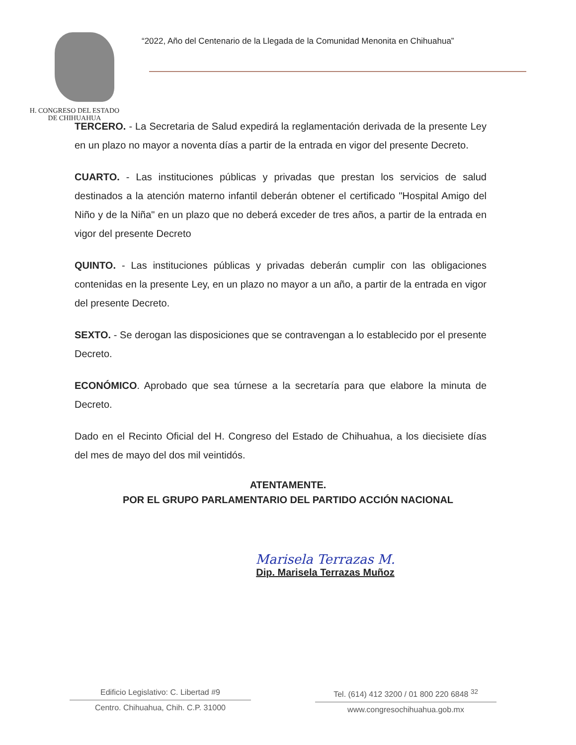H. CONGRESO DEL ESTADO
DE CHIHUAHUA
“2022, Año del Centenario de la Llegada de la Comunidad Menonita en Chihuahua”
TERCERO. - La Secretaria de Salud expedirá la reglamentación derivada de la presente Ley en un plazo no mayor a noventa días a partir de la entrada en vigor del presente Decreto.
CUARTO. - Las instituciones públicas y privadas que prestan los servicios de salud destinados a la atención materno infantil deberán obtener el certificado "Hospital Amigo del Niño y de la Niña" en un plazo que no deberá exceder de tres años, a partir de la entrada en vigor del presente Decreto
QUINTO. - Las instituciones públicas y privadas deberán cumplir con las obligaciones contenidas en la presente Ley, en un plazo no mayor a un año, a partir de la entrada en vigor del presente Decreto.
SEXTO. - Se derogan las disposiciones que se contravengan a lo establecido por el presente Decreto.
ECONÓMICO. Aprobado que sea túrnese a la secretaría para que elabore la minuta de Decreto.
Dado en el Recinto Oficial del H. Congreso del Estado de Chihuahua, a los diecisiete días del mes de mayo del dos mil veintidós.
ATENTAMENTE.
POR EL GRUPO PARLAMENTARIO DEL PARTIDO ACCIÓN NACIONAL
Marisela Terrazas M.
Dip. Marisela Terrazas Muñoz
Edificio Legislativo: C. Libertad #9
Centro. Chihuahua, Chih. C.P. 31000
Tel. (614) 412 3200 / 01 800 220 6848 <sup>32</sup>
www.congresochihuahua.gob.mx